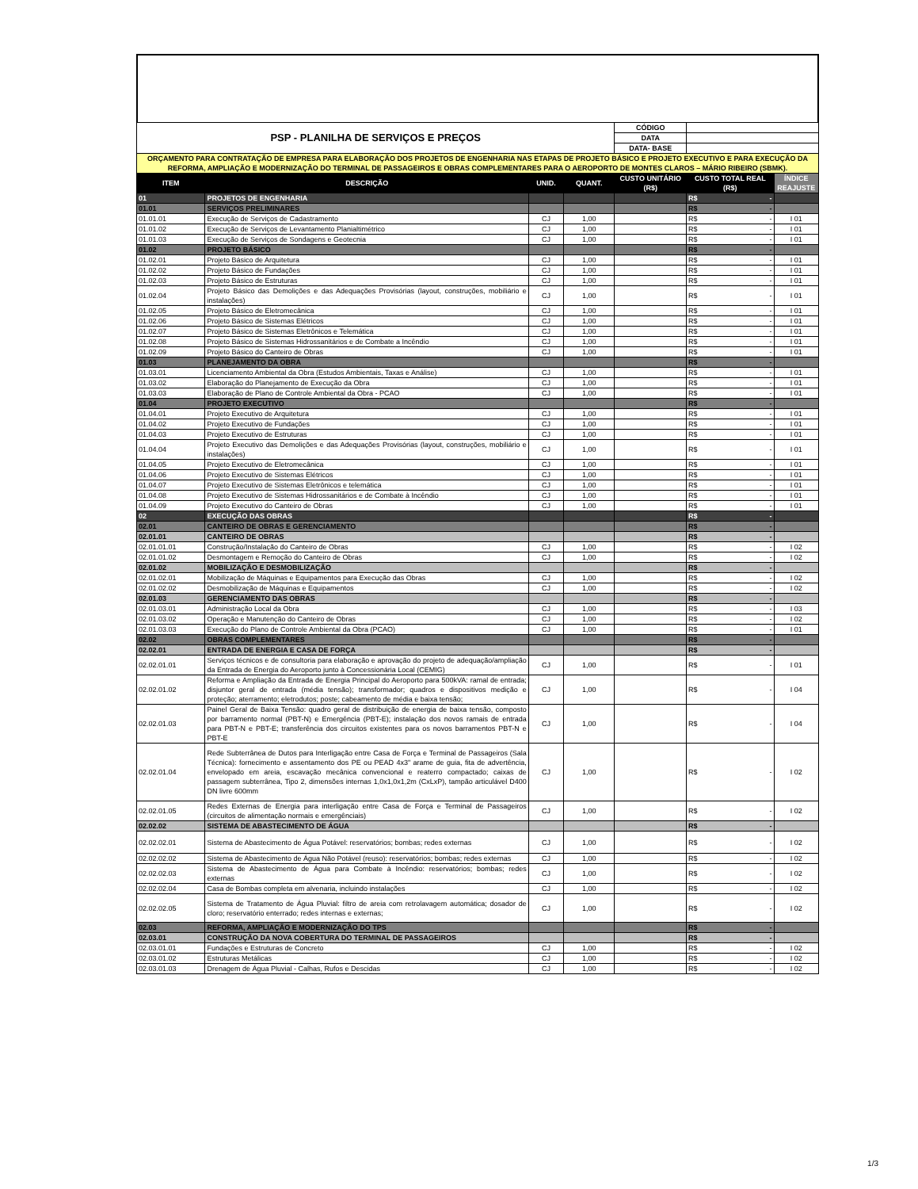| PSP - PLANILHA DE SERVIÇOS E PREÇOS | | | | CÓDIGO | | |
| | | | | DATA | | |
| | | | | DATA- BASE | | |
| ORÇAMENTO PARA CONTRATAÇÃO DE EMPRESA PARA ELABORAÇÃO DOS PROJETOS DE ENGENHARIA NAS ETAPAS DE PROJETO BÁSICO E PROJETO EXECUTIVO E PARA EXECUÇÃO DA REFORMA, AMPLIAÇÃO E MODERNIZAÇÃO DO TERMINAL DE PASSAGEIROS E OBRAS COMPLEMENTARES PARA O AEROPORTO DE MONTES CLAROS – MÁRIO RIBEIRO (SBMK). | | | | | | |
| ITEM | DESCRIÇÃO | UNID. | QUANT. | CUSTO UNITÁRIO (R$) | CUSTO TOTAL REAL (R$) | ÍNDICE REAJUSTE |
| 01 | PROJETOS DE ENGENHARIA | | | | R$ - | |
| 01.01 | SERVIÇOS PRELIMINARES | | | | R$ - | |
| 01.01.01 | Execução de Serviços de Cadastramento | CJ | 1,00 | | R$ - | I 01 |
| 01.01.02 | Execução de Serviços de Levantamento Planialtimétrico | CJ | 1,00 | | R$ - | I 01 |
| 01.01.03 | Execução de Serviços de Sondagens e Geotecnia | CJ | 1,00 | | R$ - | I 01 |
| 01.02 | PROJETO BÁSICO | | | | R$ - | |
| 01.02.01 | Projeto Básico de Arquitetura | CJ | 1,00 | | R$ - | I 01 |
| 01.02.02 | Projeto Básico de Fundações | CJ | 1,00 | | R$ - | I 01 |
| 01.02.03 | Projeto Básico de Estruturas | CJ | 1,00 | | R$ - | I 01 |
| 01.02.04 | Projeto Básico das Demolições e das Adequações Provisórias (layout, construções, mobiliário e instalações) | CJ | 1,00 | | R$ - | I 01 |
| 01.02.05 | Projeto Básico de Eletromecânica | CJ | 1,00 | | R$ - | I 01 |
| 01.02.06 | Projeto Básico de Sistemas Elétricos | CJ | 1,00 | | R$ - | I 01 |
| 01.02.07 | Projeto Básico de Sistemas Eletrônicos e Telemática | CJ | 1,00 | | R$ - | I 01 |
| 01.02.08 | Projeto Básico de Sistemas Hidrossanitários e de Combate a Incêndio | CJ | 1,00 | | R$ - | I 01 |
| 01.02.09 | Projeto Básico do Canteiro de Obras | CJ | 1,00 | | R$ - | I 01 |
| 01.03 | PLANEJAMENTO DA OBRA | | | | R$ - | |
| 01.03.01 | Licenciamento Ambiental da Obra (Estudos Ambientais, Taxas e Análise) | CJ | 1,00 | | R$ - | I 01 |
| 01.03.02 | Elaboração do Planejamento de Execução da Obra | CJ | 1,00 | | R$ - | I 01 |
| 01.03.03 | Elaboração de Plano de Controle Ambiental da Obra - PCAO | CJ | 1,00 | | R$ - | I 01 |
| 01.04 | PROJETO EXECUTIVO | | | | R$ - | |
| 01.04.01 | Projeto Executivo de Arquitetura | CJ | 1,00 | | R$ - | I 01 |
| 01.04.02 | Projeto Executivo de Fundações | CJ | 1,00 | | R$ - | I 01 |
| 01.04.03 | Projeto Executivo de Estruturas | CJ | 1,00 | | R$ - | I 01 |
| 01.04.04 | Projeto Executivo das Demolições e das Adequações Provisórias (layout, construções, mobiliário e instalações) | CJ | 1,00 | | R$ - | I 01 |
| 01.04.05 | Projeto Executivo de Eletromecânica | CJ | 1,00 | | R$ - | I 01 |
| 01.04.06 | Projeto Executivo de Sistemas Elétricos | CJ | 1,00 | | R$ - | I 01 |
| 01.04.07 | Projeto Executivo de Sistemas Eletrônicos e telemática | CJ | 1,00 | | R$ - | I 01 |
| 01.04.08 | Projeto Executivo de Sistemas Hidrossanitários e de Combate à Incêndio | CJ | 1,00 | | R$ - | I 01 |
| 01.04.09 | Projeto Executivo do Canteiro de Obras | CJ | 1,00 | | R$ - | I 01 |
| 02 | EXECUÇÃO DAS OBRAS | | | | R$ - | |
| 02.01 | CANTEIRO DE OBRAS E GERENCIAMENTO | | | | R$ - | |
| 02.01.01 | CANTEIRO DE OBRAS | | | | R$ - | |
| 02.01.01.01 | Construção/Instalação do Canteiro de Obras | CJ | 1,00 | | R$ - | I 02 |
| 02.01.01.02 | Desmontagem e Remoção do Canteiro de Obras | CJ | 1,00 | | R$ - | I 02 |
| 02.01.02 | MOBILIZAÇÃO E DESMOBILIZAÇÃO | | | | R$ - | |
| 02.01.02.01 | Mobilização de Máquinas e Equipamentos para Execução das Obras | CJ | 1,00 | | R$ - | I 02 |
| 02.01.02.02 | Desmobilização de Máquinas e Equipamentos | CJ | 1,00 | | R$ - | I 02 |
| 02.01.03 | GERENCIAMENTO DAS OBRAS | | | | R$ - | |
| 02.01.03.01 | Administração Local da Obra | CJ | 1,00 | | R$ - | I 03 |
| 02.01.03.02 | Operação e Manutenção do Canteiro de Obras | CJ | 1,00 | | R$ - | I 02 |
| 02.01.03.03 | Execução do Plano de Controle Ambiental da Obra (PCAO) | CJ | 1,00 | | R$ - | I 01 |
| 02.02 | OBRAS COMPLEMENTARES | | | | R$ - | |
| 02.02.01 | ENTRADA DE ENERGIA E CASA DE FORÇA | | | | R$ - | |
| 02.02.01.01 | Serviços técnicos e de consultoria para elaboração e aprovação do projeto de adequação/ampliação da Entrada de Energia do Aeroporto junto à Concessionária Local (CEMIG) | CJ | 1,00 | | R$ - | I 01 |
| 02.02.01.02 | Reforma e Ampliação da Entrada de Energia Principal do Aeroporto para 500kVA: ramal de entrada; disjuntor geral de entrada (média tensão); transformador; quadros e dispositivos medição e proteção; aterramento; eletrodutos; poste; cabeamento de média e baixa tensão; | CJ | 1,00 | | R$ - | I 04 |
| 02.02.01.03 | Painel Geral de Baixa Tensão: quadro geral de distribuição de energia de baixa tensão, composto por barramento normal (PBT-N) e Emergência (PBT-E); instalação dos novos ramais de entrada para PBT-N e PBT-E; transferência dos circuitos existentes para os novos barramentos PBT-N e PBT-E | CJ | 1,00 | | R$ - | I 04 |
| 02.02.01.04 | Rede Subterrânea de Dutos para Interligação entre Casa de Força e Terminal de Passageiros (Sala Técnica): fornecimento e assentamento dos PE ou PEAD 4x3" arame de guia, fita de advertência, envelopado em areia, escavação mecânica convencional e reaterro compactado; caixas de passagem subterrânea, Tipo 2, dimensões internas 1,0x1,0x1,2m (CxLxP), tampão articulável D400 DN livre 600mm | CJ | 1,00 | | R$ - | I 02 |
| 02.02.01.05 | Redes Externas de Energia para interligação entre Casa de Força e Terminal de Passageiros (circuitos de alimentação normais e emergênciais) | CJ | 1,00 | | R$ - | I 02 |
| 02.02.02 | SISTEMA DE ABASTECIMENTO DE ÁGUA | | | | R$ - | |
| 02.02.02.01 | Sistema de Abastecimento de Água Potável: reservatórios; bombas; redes externas | CJ | 1,00 | | R$ - | I 02 |
| 02.02.02.02 | Sistema de Abastecimento de Água Não Potável (reuso): reservatórios; bombas; redes externas | CJ | 1,00 | | R$ - | I 02 |
| 02.02.02.03 | Sistema de Abastecimento de Água para Combate à Incêndio: reservatórios; bombas; redes externas | CJ | 1,00 | | R$ - | I 02 |
| 02.02.02.04 | Casa de Bombas completa em alvenaria, incluindo instalações | CJ | 1,00 | | R$ - | I 02 |
| 02.02.02.05 | Sistema de Tratamento de Água Pluvial: filtro de areia com retrolavagem automática; dosador de cloro; reservatório enterrado; redes internas e externas; | CJ | 1,00 | | R$ - | I 02 |
| 02.03 | REFORMA, AMPLIAÇÃO E MODERNIZAÇÃO DO TPS | | | | R$ - | |
| 02.03.01 | CONSTRUÇÃO DA NOVA COBERTURA DO TERMINAL DE PASSAGEIROS | | | | R$ - | |
| 02.03.01.01 | Fundações e Estruturas de Concreto | CJ | 1,00 | | R$ - | I 02 |
| 02.03.01.02 | Estruturas Metálicas | CJ | 1,00 | | R$ - | I 02 |
| 02.03.01.03 | Drenagem de Água Pluvial - Calhas, Rufos e Descidas | CJ | 1,00 | | R$ - | I 02 |
1/3